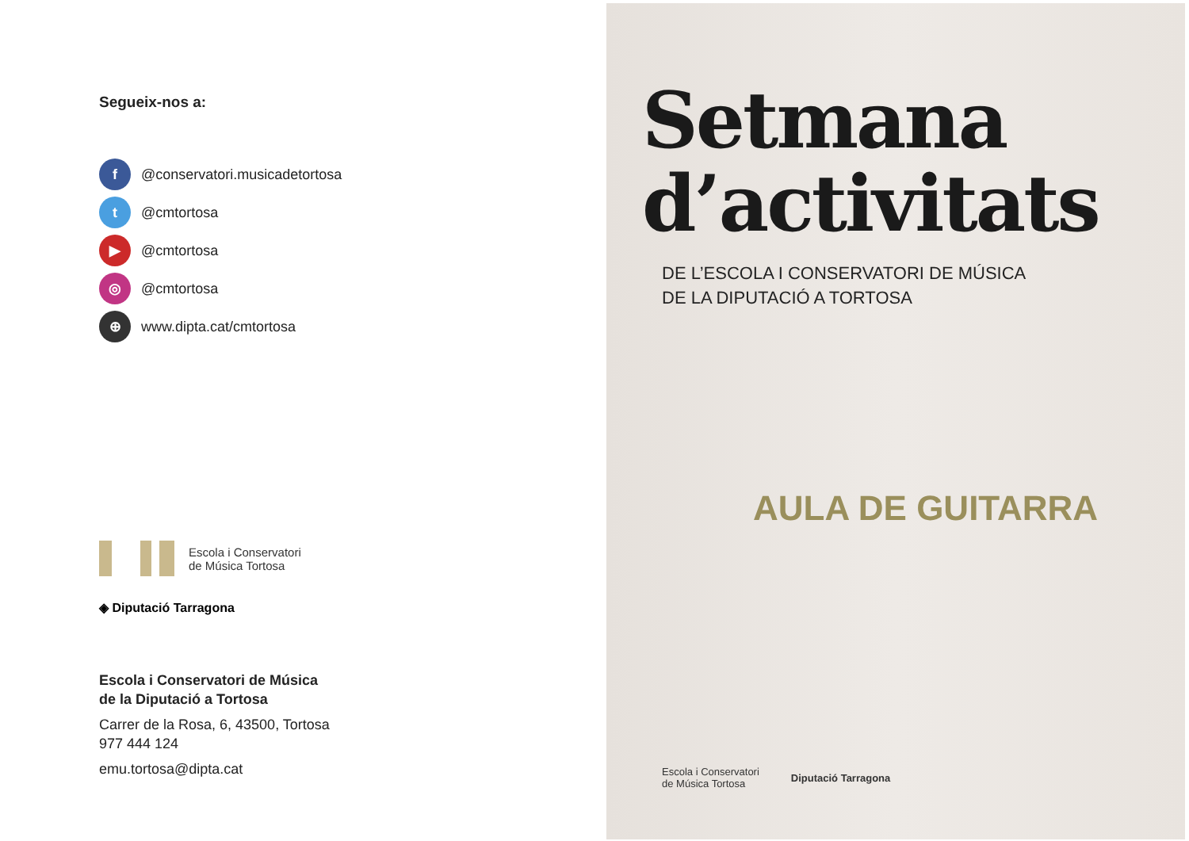Segueix-nos a:
f @conservatori.musicadetortosa
t @cmtortosa
▶ @cmtortosa
◎ @cmtortosa
⊕ www.dipta.cat/cmtortosa
Escola i Conservatori
de Música Tortosa
◈ Diputació Tarragona
Escola i Conservatori de Música
de la Diputació a Tortosa
Carrer de la Rosa, 6, 43500, Tortosa
977 444 124
emu.tortosa@dipta.cat
Setmana
d’activitats
DE L’ESCOLA I CONSERVATORI DE MÚSICA
DE LA DIPUTACIÓ A TORTOSA
AULA DE GUITARRA
Escola i Conservatori
de Música Tortosa
Diputació Tarragona